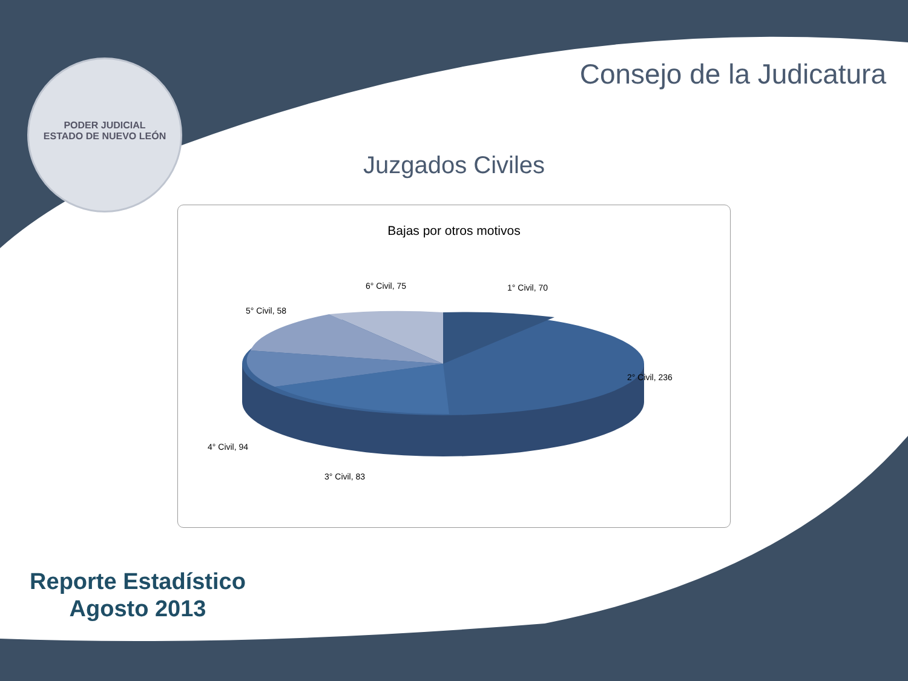Consejo de la Judicatura
PODER JUDICIAL
ESTADO DE NUEVO LEÓN
Juzgados Civiles
Bajas por otros motivos
6° Civil, 75 1° Civil, 70
5° Civil, 58
2° Civil, 236
4° Civil, 94
3° Civil, 83
Reporte Estadístico
Agosto 2013